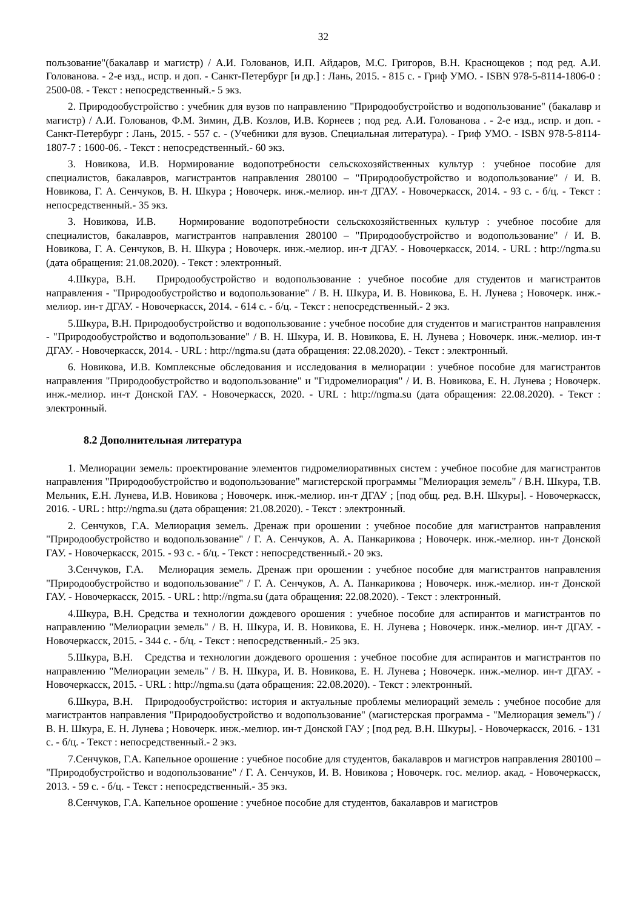32
пользование"(бакалавр и магистр) / А.И. Голованов, И.П. Айдаров, М.С. Григоров, В.Н. Краснощеков ; под ред. А.И. Голованова. - 2-е изд., испр. и доп. - Санкт-Петербург [и др.] : Лань, 2015. - 815 с. - Гриф УМО. - ISBN 978-5-8114-1806-0 : 2500-08. - Текст : непосредственный.- 5 экз.
2. Природообустройство : учебник для вузов по направлению "Природообустройство и водопользование" (бакалавр и магистр) / А.И. Голованов, Ф.М. Зимин, Д.В. Козлов, И.В. Корнеев ; под ред. А.И. Голованова . - 2-е изд., испр. и доп. - Санкт-Петербург : Лань, 2015. - 557 с. - (Учебники для вузов. Специальная литература). - Гриф УМО. - ISBN 978-5-8114-1807-7 : 1600-06. - Текст : непосредственный.- 60 экз.
3. Новикова, И.В. Нормирование водопотребности сельскохозяйственных культур : учебное пособие для специалистов, бакалавров, магистрантов направления 280100 – "Природообустройство и водопользование" / И. В. Новикова, Г. А. Сенчуков, В. Н. Шкура ; Новочерк. инж.-мелиор. ин-т ДГАУ. - Новочеркасск, 2014. - 93 с. - б/ц. - Текст : непосредственный.- 35 экз.
3. Новикова, И.В. Нормирование водопотребности сельскохозяйственных культур : учебное пособие для специалистов, бакалавров, магистрантов направления 280100 – "Природообустройство и водопользование" / И. В. Новикова, Г. А. Сенчуков, В. Н. Шкура ; Новочерк. инж.-мелиор. ин-т ДГАУ. - Новочеркасск, 2014. - URL : http://ngma.su (дата обращения: 21.08.2020). - Текст : электронный.
4.Шкура, В.Н. Природообустройство и водопользование : учебное пособие для студентов и магистрантов направления - "Природообустройство и водопользование" / В. Н. Шкура, И. В. Новикова, Е. Н. Лунева ; Новочерк. инж.-мелиор. ин-т ДГАУ. - Новочеркасск, 2014. - 614 с. - б/ц. - Текст : непосредственный.- 2 экз.
5.Шкура, В.Н. Природообустройство и водопользование : учебное пособие для студентов и магистрантов направления - "Природообустройство и водопользование" / В. Н. Шкура, И. В. Новикова, Е. Н. Лунева ; Новочерк. инж.-мелиор. ин-т ДГАУ. - Новочеркасск, 2014. - URL : http://ngma.su (дата обращения: 22.08.2020). - Текст : электронный.
6. Новикова, И.В. Комплексные обследования и исследования в мелиорации : учебное пособие для магистрантов направления "Природообустройство и водопользование" и "Гидромелиорация" / И. В. Новикова, Е. Н. Лунева ; Новочерк. инж.-мелиор. ин-т Донской ГАУ. - Новочеркасск, 2020. - URL : http://ngma.su (дата обращения: 22.08.2020). - Текст : электронный.
8.2 Дополнительная литература
1. Мелиорации земель: проектирование элементов гидромелиоративных систем : учебное пособие для магистрантов направления "Природообустройство и водопользование" магистерской программы "Мелиорация земель" / В.Н. Шкура, Т.В. Мельник, Е.Н. Лунева, И.В. Новикова ; Новочерк. инж.-мелиор. ин-т ДГАУ ; [под общ. ред. В.Н. Шкуры]. - Новочеркасск, 2016. - URL : http://ngma.su (дата обращения: 21.08.2020). - Текст : электронный.
2. Сенчуков, Г.А. Мелиорация земель. Дренаж при орошении : учебное пособие для магистрантов направления "Природообустройство и водопользование" / Г. А. Сенчуков, А. А. Панкарикова ; Новочерк. инж.-мелиор. ин-т Донской ГАУ. - Новочеркасск, 2015. - 93 с. - б/ц. - Текст : непосредственный.- 20 экз.
3.Сенчуков, Г.А. Мелиорация земель. Дренаж при орошении : учебное пособие для магистрантов направления "Природообустройство и водопользование" / Г. А. Сенчуков, А. А. Панкарикова ; Новочерк. инж.-мелиор. ин-т Донской ГАУ. - Новочеркасск, 2015. - URL : http://ngma.su (дата обращения: 22.08.2020). - Текст : электронный.
4.Шкура, В.Н. Средства и технологии дождевого орошения : учебное пособие для аспирантов и магистрантов по направлению "Мелиорации земель" / В. Н. Шкура, И. В. Новикова, Е. Н. Лунева ; Новочерк. инж.-мелиор. ин-т ДГАУ. - Новочеркасск, 2015. - 344 с. - б/ц. - Текст : непосредственный.- 25 экз.
5.Шкура, В.Н. Средства и технологии дождевого орошения : учебное пособие для аспирантов и магистрантов по направлению "Мелиорации земель" / В. Н. Шкура, И. В. Новикова, Е. Н. Лунева ; Новочерк. инж.-мелиор. ин-т ДГАУ. - Новочеркасск, 2015. - URL : http://ngma.su (дата обращения: 22.08.2020). - Текст : электронный.
6.Шкура, В.Н. Природообустройство: история и актуальные проблемы мелиораций земель : учебное пособие для магистрантов направления "Природообустройство и водопользование" (магистерская программа - "Мелиорация земель") / В. Н. Шкура, Е. Н. Лунева ; Новочерк. инж.-мелиор. ин-т Донской ГАУ ; [под ред. В.Н. Шкуры]. - Новочеркасск, 2016. - 131 с. - б/ц. - Текст : непосредственный.- 2 экз.
7.Сенчуков, Г.А. Капельное орошение : учебное пособие для студентов, бакалавров и магистров направления 280100 – "Природобустройство и водопользование" / Г. А. Сенчуков, И. В. Новикова ; Новочерк. гос. мелиор. акад. - Новочеркасск, 2013. - 59 с. - б/ц. - Текст : непосредственный.- 35 экз.
8.Сенчуков, Г.А. Капельное орошение : учебное пособие для студентов, бакалавров и магистров